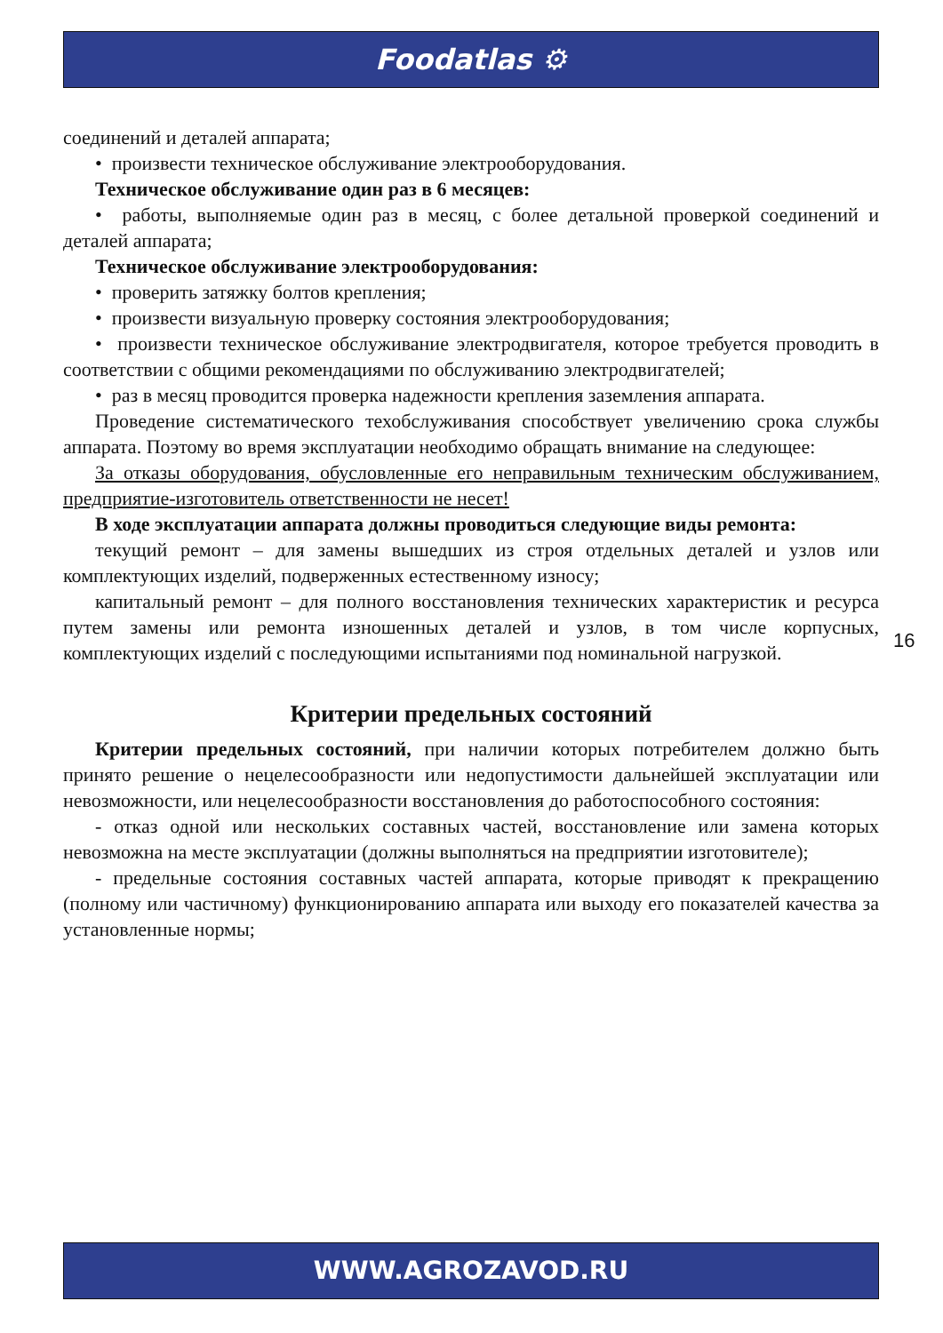Foodatlas ⚙
соединений и деталей аппарата;
• произвести техническое обслуживание электрооборудования.
Техническое обслуживание один раз в 6 месяцев:
• работы, выполняемые один раз в месяц, с более детальной проверкой соединений и деталей аппарата;
Техническое обслуживание электрооборудования:
• проверить затяжку болтов крепления;
• произвести визуальную проверку состояния электрооборудования;
• произвести техническое обслуживание электродвигателя, которое требуется проводить в соответствии с общими рекомендациями по обслуживанию электродвигателей;
• раз в месяц проводится проверка надежности крепления заземления аппарата.
Проведение систематического техобслуживания способствует увеличению срока службы аппарата. Поэтому во время эксплуатации необходимо обращать внимание на следующее:
За отказы оборудования, обусловленные его неправильным техническим обслуживанием, предприятие-изготовитель ответственности не несет!
В ходе эксплуатации аппарата должны проводиться следующие виды ремонта:
текущий ремонт – для замены вышедших из строя отдельных деталей и узлов или комплектующих изделий, подверженных естественному износу;
капитальный ремонт – для полного восстановления технических характеристик и ресурса путем замены или ремонта изношенных деталей и узлов, в том числе корпусных, комплектующих изделий с последующими испытаниями под номинальной нагрузкой.
Критерии предельных состояний
Критерии предельных состояний, при наличии которых потребителем должно быть принято решение о нецелесообразности или недопустимости дальнейшей эксплуатации или невозможности, или нецелесообразности восстановления до работоспособного состояния:
- отказ одной или нескольких составных частей, восстановление или замена которых невозможна на месте эксплуатации (должны выполняться на предприятии изготовителе);
- предельные состояния составных частей аппарата, которые приводят к прекращению (полному или частичному) функционированию аппарата или выходу его показателей качества за установленные нормы;
16
WWW.AGROZAVOD.RU